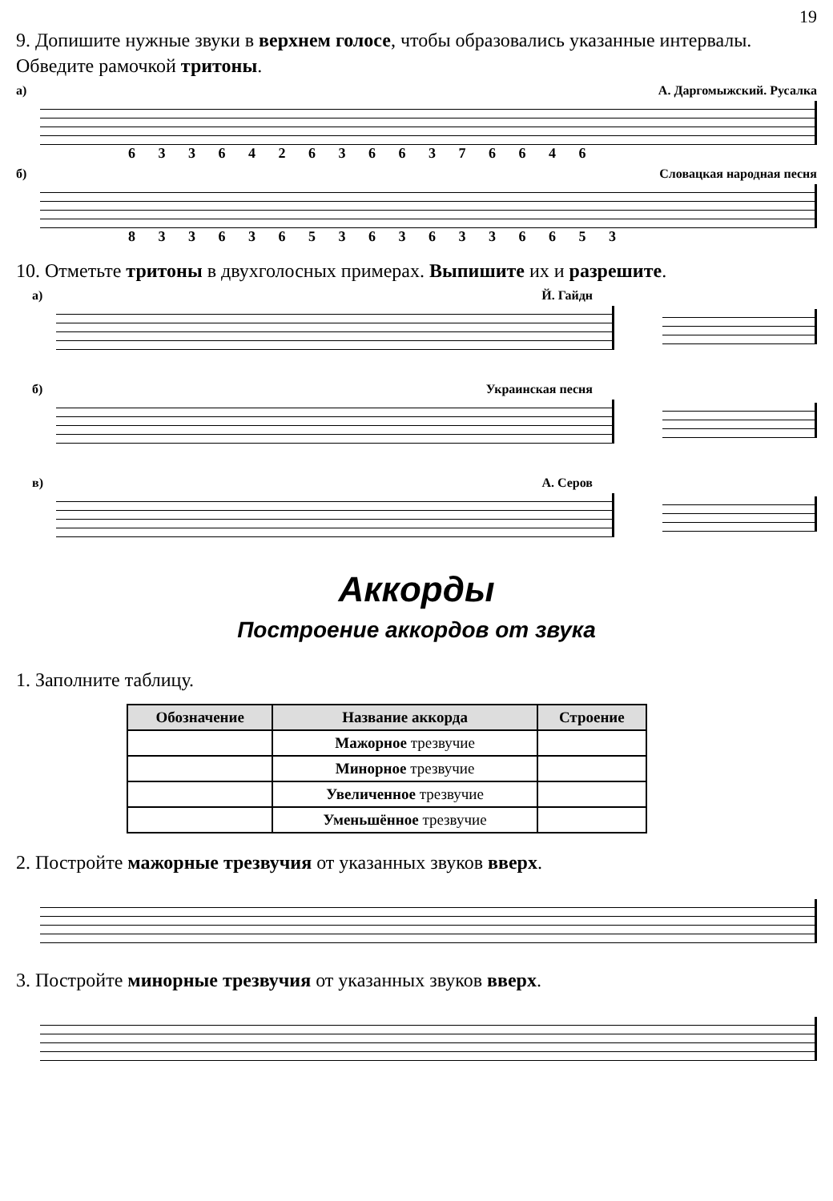19
9. Допишите нужные звуки в верхнем голосе, чтобы образовались указанные интервалы. Обведите рамочкой тритоны.
а) А. Даргомыжский. Русалка
6 3 3 6 4 2 6 3 6 6 3 7 6 6 4 6
б) Словацкая народная песня
8 3 3 6 3 6 5 3 6 3 6 3 3 6 6 5 3
10. Отметьте тритоны в двухголосных примерах. Выпишите их и разрешите.
а) Й. Гайдн
б) Украинская песня
в) А. Серов
Аккорды
Построение аккордов от звука
1. Заполните таблицу.
| Обозначение | Название аккорда | Строение |
| --- | --- | --- |
| | Мажорное трезвучие | |
| | Минорное трезвучие | |
| | Увеличенное трезвучие | |
| | Уменьшённое трезвучие | |
2. Постройте мажорные трезвучия от указанных звуков вверх.
3. Постройте минорные трезвучия от указанных звуков вверх.